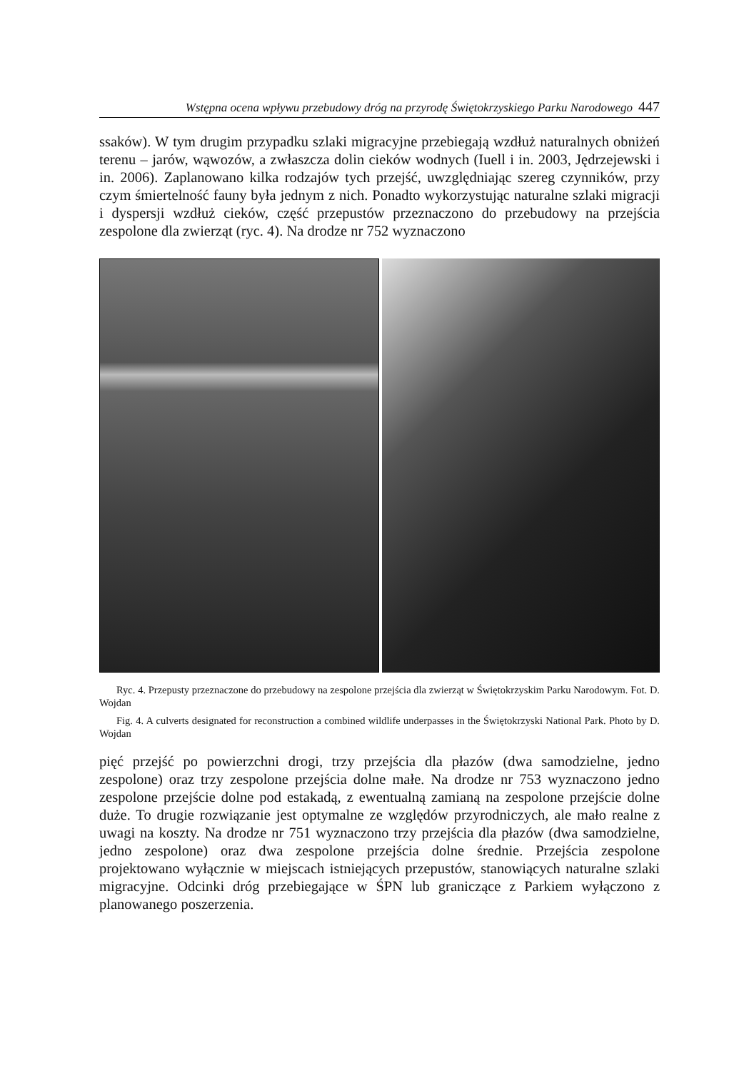Wstępna ocena wpływu przebudowy dróg na przyrodę Świętokrzyskiego Parku Narodowego 447
ssaków). W tym drugim przypadku szlaki migracyjne przebiegają wzdłuż naturalnych obniżeń terenu – jarów, wąwozów, a zwłaszcza dolin cieków wodnych (Iuell i in. 2003, Jędrzejewski i in. 2006). Zaplanowano kilka rodzajów tych przejść, uwzględniając szereg czynników, przy czym śmiertelność fauny była jednym z nich. Ponadto wykorzystując naturalne szlaki migracji i dyspersji wzdłuż cieków, część przepustów przeznaczono do przebudowy na przejścia zespolone dla zwierząt (ryc. 4). Na drodze nr 752 wyznaczono
Ryc. 4. Przepusty przeznaczone do przebudowy na zespolone przejścia dla zwierząt w Świętokrzyskim Parku Narodowym. Fot. D. Wojdan
Fig. 4. A culverts designated for reconstruction a combined wildlife underpasses in the Świętokrzyski National Park. Photo by D. Wojdan
pięć przejść po powierzchni drogi, trzy przejścia dla płazów (dwa samodzielne, jedno zespolone) oraz trzy zespolone przejścia dolne małe. Na drodze nr 753 wyznaczono jedno zespolone przejście dolne pod estakadą, z ewentualną zamianą na zespolone przejście dolne duże. To drugie rozwiązanie jest optymalne ze względów przyrodniczych, ale mało realne z uwagi na koszty. Na drodze nr 751 wyznaczono trzy przejścia dla płazów (dwa samodzielne, jedno zespolone) oraz dwa zespolone przejścia dolne średnie. Przejścia zespolone projektowano wyłącznie w miejscach istniejących przepustów, stanowiących naturalne szlaki migracyjne. Odcinki dróg przebiegające w ŚPN lub graniczące z Parkiem wyłączono z planowanego poszerzenia.